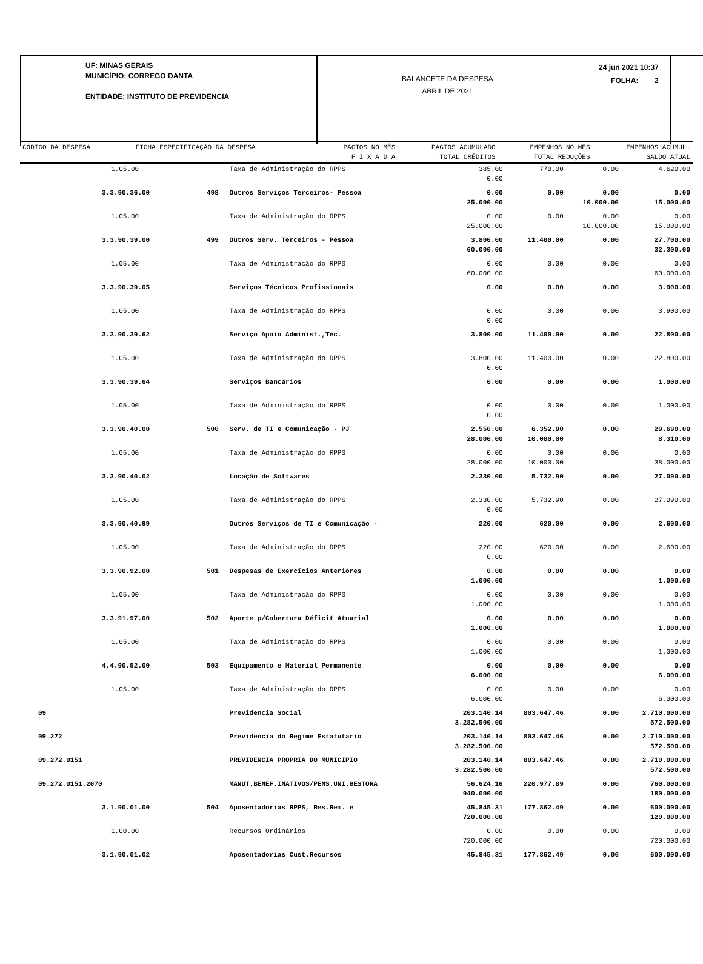UF: MINAS GERAIS
MUNICÍPIO: CORREGO DANTA
ENTIDADE: INSTITUTO DE PREVIDENCIA
BALANCETE DA DESPESA
ABRIL DE 2021
24 jun 2021 10:37
FOLHA: 2
| CÓDIGO DA DESPESA | | FICHA ESPECIFICAÇÃO DA DESPESA | PAGTOS NO MÊS F I X A D A | PAGTOS ACUMULADO TOTAL CRÉDITOS | EMPENHOS NO MÊS TOTAL REDUÇÕES | EMPENHOS ACUMUL. SALDO ATUAL |
| --- | --- | --- | --- | --- | --- | --- |
| 1.05.00 | | Taxa de Administração do RPPS | 385.00 0.00 | 770.00 | 0.00 | 4.620.00 |
| 3.3.90.36.00 | 498 | Outros Serviços Terceiros- Pessoa | 0.00 25.000.00 | 0.00 | 0.00 10.000.00 | 0.00 15.000.00 |
| 1.05.00 | | Taxa de Administração do RPPS | 0.00 25.000.00 | 0.00 | 0.00 10.000.00 | 0.00 15.000.00 |
| 3.3.90.39.00 | 499 | Outros Serv. Terceiros - Pessoa | 3.800.00 60.000.00 | 11.400.00 | 0.00 | 27.700.00 32.300.00 |
| 1.05.00 | | Taxa de Administração do RPPS | 0.00 60.000.00 | 0.00 | 0.00 | 0.00 60.000.00 |
| 3.3.90.39.05 | | Serviços Técnicos Profissionais | 0.00 | 0.00 | 0.00 | 3.900.00 |
| 1.05.00 | | Taxa de Administração do RPPS | 0.00 0.00 | 0.00 | 0.00 | 3.900.00 |
| 3.3.90.39.62 | | Serviço Apoio Administ.,Téc. | 3.800.00 | 11.400.00 | 0.00 | 22.800.00 |
| 1.05.00 | | Taxa de Administração do RPPS | 3.800.00 0.00 | 11.400.00 | 0.00 | 22.800.00 |
| 3.3.90.39.64 | | Serviços Bancários | 0.00 | 0.00 | 0.00 | 1.000.00 |
| 1.05.00 | | Taxa de Administração do RPPS | 0.00 0.00 | 0.00 | 0.00 | 1.000.00 |
| 3.3.90.40.00 | 500 | Serv. de TI e Comunicação - PJ | 2.550.00 28.000.00 | 6.352.90 10.000.00 | 0.00 | 29.690.00 8.310.00 |
| 1.05.00 | | Taxa de Administração do RPPS | 0.00 28.000.00 | 0.00 10.000.00 | 0.00 | 0.00 38.000.00 |
| 3.3.90.40.02 | | Locação de Softwares | 2.330.00 | 5.732.90 | 0.00 | 27.090.00 |
| 1.05.00 | | Taxa de Administração do RPPS | 2.330.00 0.00 | 5.732.90 | 0.00 | 27.090.00 |
| 3.3.90.40.99 | | Outros Serviços de TI e Comunicação - | 220.00 | 620.00 | 0.00 | 2.600.00 |
| 1.05.00 | | Taxa de Administração do RPPS | 220.00 0.00 | 620.00 | 0.00 | 2.600.00 |
| 3.3.90.92.00 | 501 | Despesas de Exercícios Anteriores | 0.00 1.000.00 | 0.00 | 0.00 | 0.00 1.000.00 |
| 1.05.00 | | Taxa de Administração do RPPS | 0.00 1.000.00 | 0.00 | 0.00 | 0.00 1.000.00 |
| 3.3.91.97.00 | 502 | Aporte p/Cobertura Déficit Atuarial | 0.00 1.000.00 | 0.00 | 0.00 | 0.00 1.000.00 |
| 1.05.00 | | Taxa de Administração do RPPS | 0.00 1.000.00 | 0.00 | 0.00 | 0.00 1.000.00 |
| 4.4.90.52.00 | 503 | Equipamento e Material Permanente | 0.00 6.000.00 | 0.00 | 0.00 | 0.00 6.000.00 |
| 1.05.00 | | Taxa de Administração do RPPS | 0.00 6.000.00 | 0.00 | 0.00 | 0.00 6.000.00 |
| 09 | | Previdencia Social | 203.140.14 3.282.500.00 | 803.647.46 | 0.00 | 2.710.000.00 572.500.00 |
| 09.272 | | Previdencia do Regime Estatutario | 203.140.14 3.282.500.00 | 803.647.46 | 0.00 | 2.710.000.00 572.500.00 |
| 09.272.0151 | | PREVIDENCIA PROPRIA DO MUNICIPIO | 203.140.14 3.282.500.00 | 803.647.46 | 0.00 | 2.710.000.00 572.500.00 |
| 09.272.0151.2070 | | MANUT.BENEF.INATIVOS/PENS.UNI.GESTORA | 56.624.16 940.000.00 | 220.977.89 | 0.00 | 760.000.00 180.000.00 |
| 3.1.90.01.00 | 504 | Aposentadorias RPPS, Res.Rem. e | 45.845.31 720.000.00 | 177.862.49 | 0.00 | 600.000.00 120.000.00 |
| 1.00.00 | | Recursos Ordinários | 0.00 720.000.00 | 0.00 | 0.00 | 0.00 720.000.00 |
| 3.1.90.01.02 | | Aposentadorias Cust.Recursos | 45.845.31 | 177.862.49 | 0.00 | 600.000.00 |